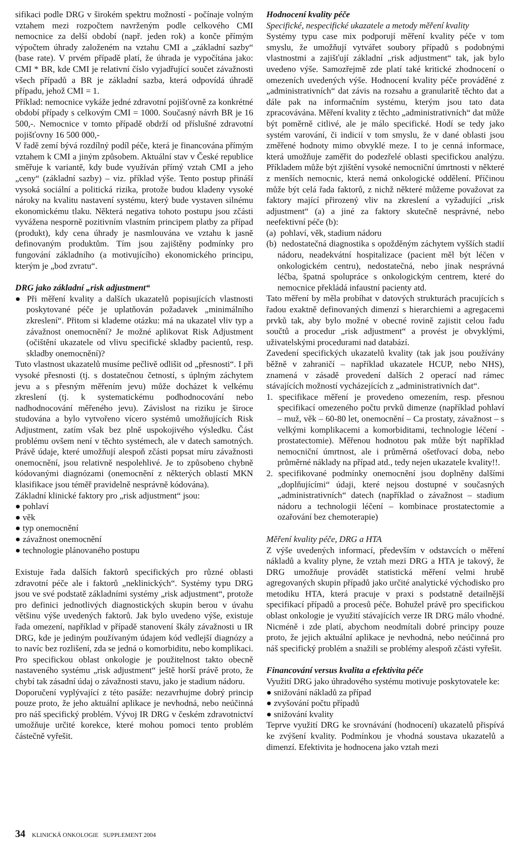sifikaci podle DRG v širokém spektru možností - počínaje volným vztahem mezi rozpočtem navrženým podle celkového CMI nemocnice za delší období (např. jeden rok) a konče přímým výpočtem úhrady založeném na vztahu CMI a „základní sazby“ (base rate). V prvém případě platí, že úhrada je vypočítána jako: CMI * BR, kde CMI je relativní číslo vyjadřující součet závažnosti všech případů a BR je základní sazba, která odpovídá úhradě případu, jehož CMI = 1.
Příklad: nemocnice vykáže jedné zdravotní pojišťovně za konkrétné období případy s celkovým CMI = 1000. Současný návrh BR je 16 500,-. Nemocnice v tomto případě obdrží od příslušné zdravotní pojišťovny 16 500 000,-
V řadě zemí bývá rozdílný podíl péče, která je financována přímým vztahem k CMI a jiným způsobem. Aktuální stav v České republice směřuje k variantě, kdy bude využíván přímý vztah CMI a jeho „ceny“ (základní sazby) – viz. příklad výše. Tento postup přináší vysoká sociální a politická rizika, protože budou kladeny vysoké nároky na kvalitu nastavení systému, který bude vystaven silnému ekonomickému tlaku. Některá negativa tohoto postupu jsou zčásti vyvážena nesporně pozitivním vlastním principem platby za případ (produkt), kdy cena úhrady je nasmlouvána ve vztahu k jasně definovaným produktům. Tím jsou zajištěny podmínky pro fungování základního (a motivujícího) ekonomického principu, kterým je „bod zvratu“.
DRG jako základní „risk adjustment“
● Při měření kvality a dalších ukazatelů popisujících vlastnosti poskytované péče je uplatňován požadavek „minimálního zkreslení“. Přitom si klademe otázku: má na ukazatel vliv typ a závažnost onemocnění? Je možné aplikovat Risk Adjustment (očištění ukazatele od vlivu specifické skladby pacientů, resp. skladby onemocnění)?
Tuto vlastnost ukazatelů musíme pečlivě odlišit od „přesnosti“. I při vysoké přesnosti (tj. s dostatečnou četností, s úplným záchytem jevu a s přesným měřením jevu) může docházet k velkému zkreslení (tj. k systematickému podhodnocování nebo nadhodnocování měřeného jevu). Závislost na riziku je široce studována a bylo vytvořeno vícero systémů umožňujících Risk Adjustment, zatím však bez plně uspokojivého výsledku. Část problému ovšem není v těchto systémech, ale v datech samotných. Právě údaje, které umožňují alespoň zčásti popsat míru závažnosti onemocnění, jsou relativně nespolehlivé. Je to způsobeno chybně kódovanými diagnózami (onemocnění z některých oblastí MKN klasifikace jsou téměř pravidelně nesprávně kódována).
Základní klinické faktory pro „risk adjustment“ jsou:
● pohlaví
● věk
● typ onemocnění
● závažnost onemocnění
● technologie plánovaného postupu
Existuje řada dalších faktorů specifických pro různé oblasti zdravotní péče ale i faktorů „neklinických“. Systémy typu DRG jsou ve své podstatě základními systémy „risk adjustment“, protože pro definici jednotlivých diagnostických skupin berou v úvahu většinu výše uvedených faktorů. Jak bylo uvedeno výše, existuje řada omezení, například v případě stanovení škály závažnosti u IR DRG, kde je jediným používaným údajem kód vedlejší diagnózy a to navíc bez rozlišení, zda se jedná o komorbiditu, nebo komplikaci. Pro specifickou oblast onkologie je použitelnost takto obecně nastaveného systému „risk adjustment“ ještě horší právě proto, že chybí tak zásadní údaj o závažnosti stavu, jako je stadium nádoru.
Doporučení vyplývající z této pasáže: nezavrhujme dobrý princip pouze proto, že jeho aktuální aplikace je nevhodná, nebo neúčinná pro náš specifický problém. Vývoj IR DRG v českém zdravotnictví umožňuje určité korekce, které mohou pomoci tento problém částečně vyřešit.
Hodnocení kvality péče
Specifické, nespecifické ukazatele a metody měření kvality
Systémy typu case mix podporují měření kvality péče v tom smyslu, že umožňují vytvářet soubory případů s podobnými vlastnostmi a zajišťují základní „risk adjustment“ tak, jak bylo uvedeno výše. Samozřejmě zde platí také kritické zhodnocení o omezeních uvedených výše. Hodnocení kvality péče prováděné z „administrativních“ dat závis na rozsahu a granularitě těchto dat a dále pak na informačním systému, kterým jsou tato data zpracovávána. Měření kvality z těchto „administrativních“ dat může být poměrně citlivé, ale je málo specifické. Hodí se tedy jako systém varování, či indicií v tom smyslu, že v dané oblasti jsou změřené hodnoty mimo obvyklé meze. I to je cenná informace, která umožňuje zaměřit do podezřelé oblasti specifickou analýzu. Příkladem může být zjištění vysoké nemocniční úmrtnosti v některé z menších nemocnic, která nemá onkologické oddělení. Příčinou může být celá řada faktorů, z nichž některé můžeme považovat za faktory mající přirozený vliv na zkreslení a vyžadující „risk adjustment“ (a) a jiné za faktory skutečně nesprávné, nebo neefektivní péče (b):
(a) pohlaví, věk, stadium nádoru
(b) nedostatečná diagnostika s opožděným záchytem vyšších stadií nádoru, neadekvátní hospitalizace (pacient měl být léčen v onkologickém centru), nedostatečná, nebo jinak nesprávná léčba, špatná spolupráce s onkologickým centrem, které do nemocnice překládá infaustní pacienty atd.
Tato měření by měla probíhat v datových strukturách pracujících s řadou exaktně definovaných dimenzí s hierarchiemi a agregacemi prvků tak, aby bylo možné v obecné rovině zajistit celou řadu součtů a procedur „risk adjustment“ a provést je obvyklými, uživatelskými procedurami nad databází.
Zavedení specifických ukazatelů kvality (tak jak jsou používány běžně v zahraničí – například ukazatele HCUP, nebo NHS), znamená v zásadě provedení dalších 2 operací nad rámec stávajících možností vycházejících z „administrativních dat“.
1. specifikace měření je provedeno omezením, resp. přesnou specifikací omezeného počtu prvků dimenze (například pohlaví – muž, věk – 60-80 let, onemocnění – Ca prostaty, závažnost – s velkými komplikacemi a komorbiditami, technologie léčení - prostatectomie). Měřenou hodnotou pak může být například nemocniční úmrtnost, ale i průměrná ošetřovací doba, nebo průměrné náklady na případ atd., tedy nejen ukazatele kvality!!.
2. specifikované podmínky onemocnění jsou doplněny dalšími „doplňujícími“ údaji, které nejsou dostupné v současných „administrativních“ datech (například o závažnost – stadium nádoru a technologii léčení – kombinace prostatectomie a ozařování bez chemoterapie)
Měření kvality péče, DRG a HTA
Z výše uvedených informací, především v odstavcích o měření nákladů a kvality plyne, že vztah mezi DRG a HTA je takový, že DRG umožňuje provádět statistická měření velmi hrubě agregovaných skupin případů jako určité analytické východisko pro metodiku HTA, která pracuje v praxi s podstatně detailnější specifikací případů a procesů péče. Bohužel právě pro specifickou oblast onkologie je využití stávajících verze IR DRG málo vhodné. Nicméně i zde platí, abychom neodmítali dobré principy pouze proto, že jejich aktuální aplikace je nevhodná, nebo neúčinná pro náš specifický problém a snažili se problémy alespoň zčásti vyřešit.
Financování versus kvalita a efektivita péče
Využití DRG jako úhradového systému motivuje poskytovatele ke:
● snižování nákladů za případ
● zvyšování počtu případů
● snižování kvality
Teprve využití DRG ke srovnávání (hodnocení) ukazatelů přispívá ke zvýšení kvality. Podmínkou je vhodná soustava ukazatelů a dimenzí. Efektivita je hodnocena jako vztah mezi
34 KLINICKÁ ONKOLOGIE SUPPLEMENT 2004